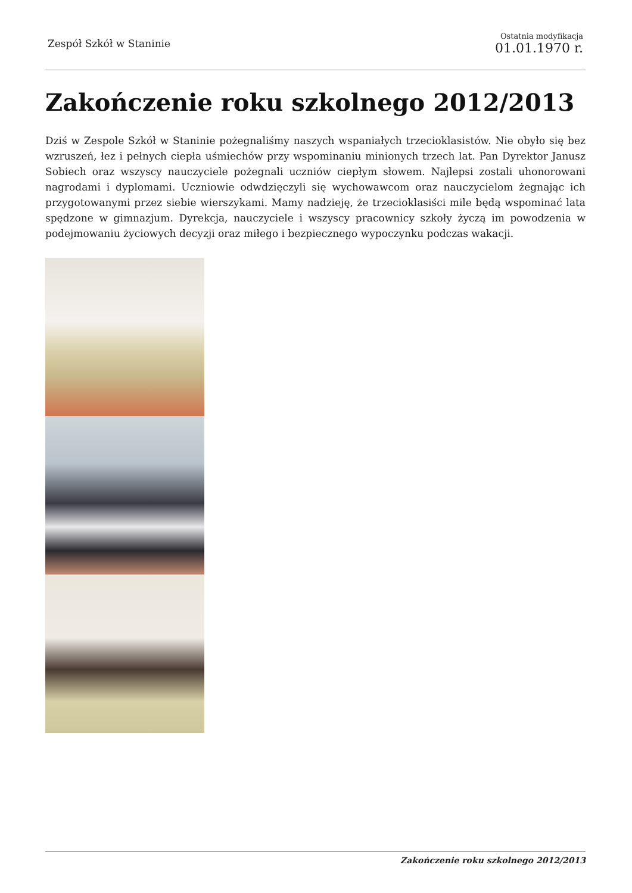Zespół Szkół w Staninie
Ostatnia modyfikacja
01.01.1970 r.
Zakończenie roku szkolnego 2012/2013
Dziś w Zespole Szkół w Staninie pożegnaliśmy naszych wspaniałych trzecioklasistów. Nie obyło się bez wzruszeń, łez i pełnych ciepła uśmiechów przy wspominaniu minionych trzech lat. Pan Dyrektor Janusz Sobiech oraz wszyscy nauczyciele pożegnali uczniów ciepłym słowem. Najlepsi zostali uhonorowani nagrodami i dyplomami. Uczniowie odwdzięczyli się wychowawcom oraz nauczycielom żegnając ich przygotowanymi przez siebie wierszykami. Mamy nadzieję, że trzecioklasiści mile będą wspominać lata spędzone w gimnazjum. Dyrekcja, nauczyciele i wszyscy pracownicy szkoły życzą im powodzenia w podejmowaniu życiowych decyzji oraz miłego i bezpiecznego wypoczynku podczas wakacji.
Zakończenie roku szkolnego 2012/2013